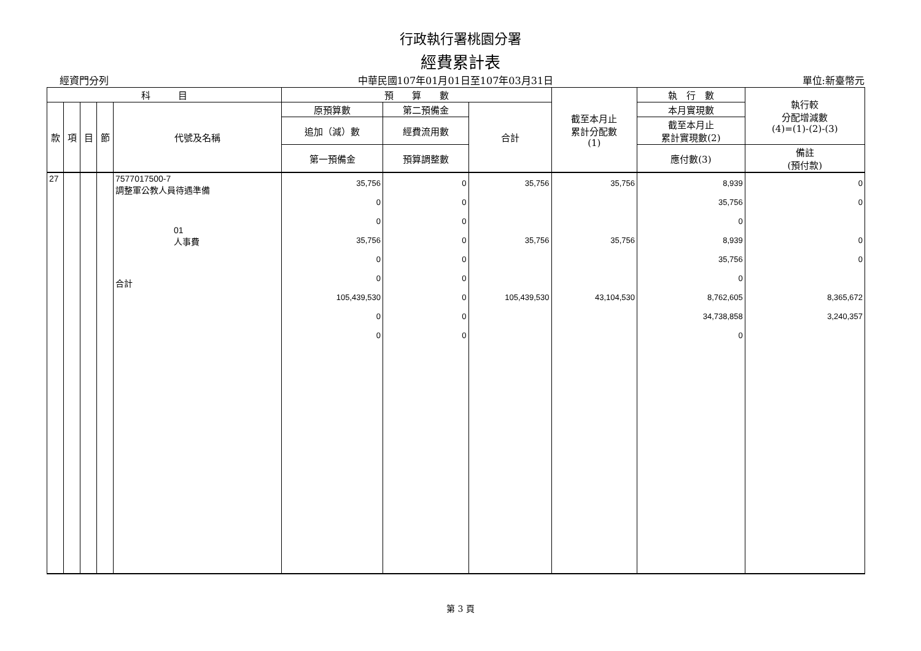行政執行署桃園分署
經費累計表
經資門分列 中華民國107年01月01日至107年03月31日 單位:新臺幣元
| 科 目 | | | | | 預 算 數 | | | 截至本月止 累計分配數 (1) | 執 行 數 | 執行較 分配增減數 (4)=(1)-(2)-(3) |
| --- | --- | --- | --- | --- | --- | --- | --- | --- | --- | --- |
| 款 | 項 | 目 | 節 | 代號及名稱 | 原預算數 | 第二預備金 | 合計 | | 本月實現數 | |
| | | | | | 追加（減）數 | 經費流用數 | | | 截至本月止 累計實現數(2) | |
| | | | | | 第一預備金 | 預算調整數 | | | 應付數(3) | 備註 (預付款) |
| 27 | | | | 7577017500-7 調整軍公教人員待遇準備 01 人事費 合計 | 35,756 0 0 35,756 0 0 105,439,530 0 0 | 0 0 0 0 0 0 0 0 0 | 35,756 35,756 105,439,530 | 35,756 35,756 43,104,530 | 8,939 35,756 0 8,939 35,756 0 8,762,605 34,738,858 0 | 0 0 0 0 8,365,672 3,240,357 |
第 3 頁